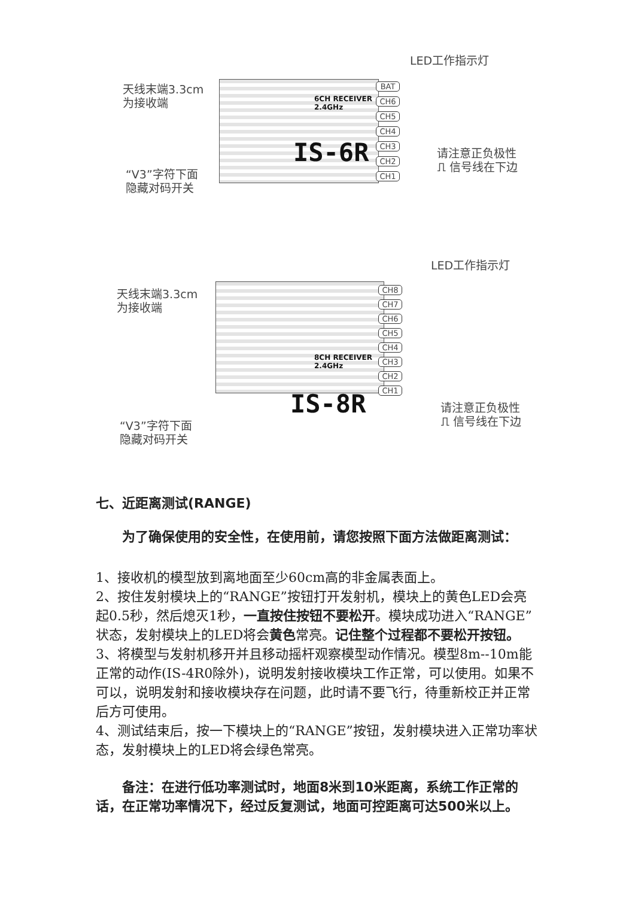LED工作指示灯
天线末端3.3cm
为接收端
6CH RECEIVER
2.4GHz
IS-6R
BAT
CH6
CH5
CH4
CH3
CH2
CH1
请注意正负极性
⎍ 信号线在下边
“V3”字符下面
隐藏对码开关
LED工作指示灯
天线末端3.3cm
为接收端
8CH RECEIVER
2.4GHz
IS-8R
CH8
CH7
CH6
CH5
CH4
CH3
CH2
CH1
请注意正负极性
⎍ 信号线在下边
“V3”字符下面
隐藏对码开关
七、近距离测试(RANGE)
为了确保使用的安全性，在使用前，请您按照下面方法做距离测试：
1、接收机的模型放到离地面至少60cm高的非金属表面上。
2、按住发射模块上的“RANGE”按钮打开发射机，模块上的黄色LED会亮起0.5秒，然后熄灭1秒，一直按住按钮不要松开。模块成功进入“RANGE”状态，发射模块上的LED将会黄色常亮。记住整个过程都不要松开按钮。
3、将模型与发射机移开并且移动摇杆观察模型动作情况。模型8m--10m能正常的动作(IS-4R0除外)，说明发射接收模块工作正常，可以使用。如果不可以，说明发射和接收模块存在问题，此时请不要飞行，待重新校正并正常后方可使用。
4、测试结束后，按一下模块上的“RANGE”按钮，发射模块进入正常功率状态，发射模块上的LED将会绿色常亮。
备注：在进行低功率测试时，地面8米到10米距离，系统工作正常的话，在正常功率情况下，经过反复测试，地面可控距离可达500米以上。